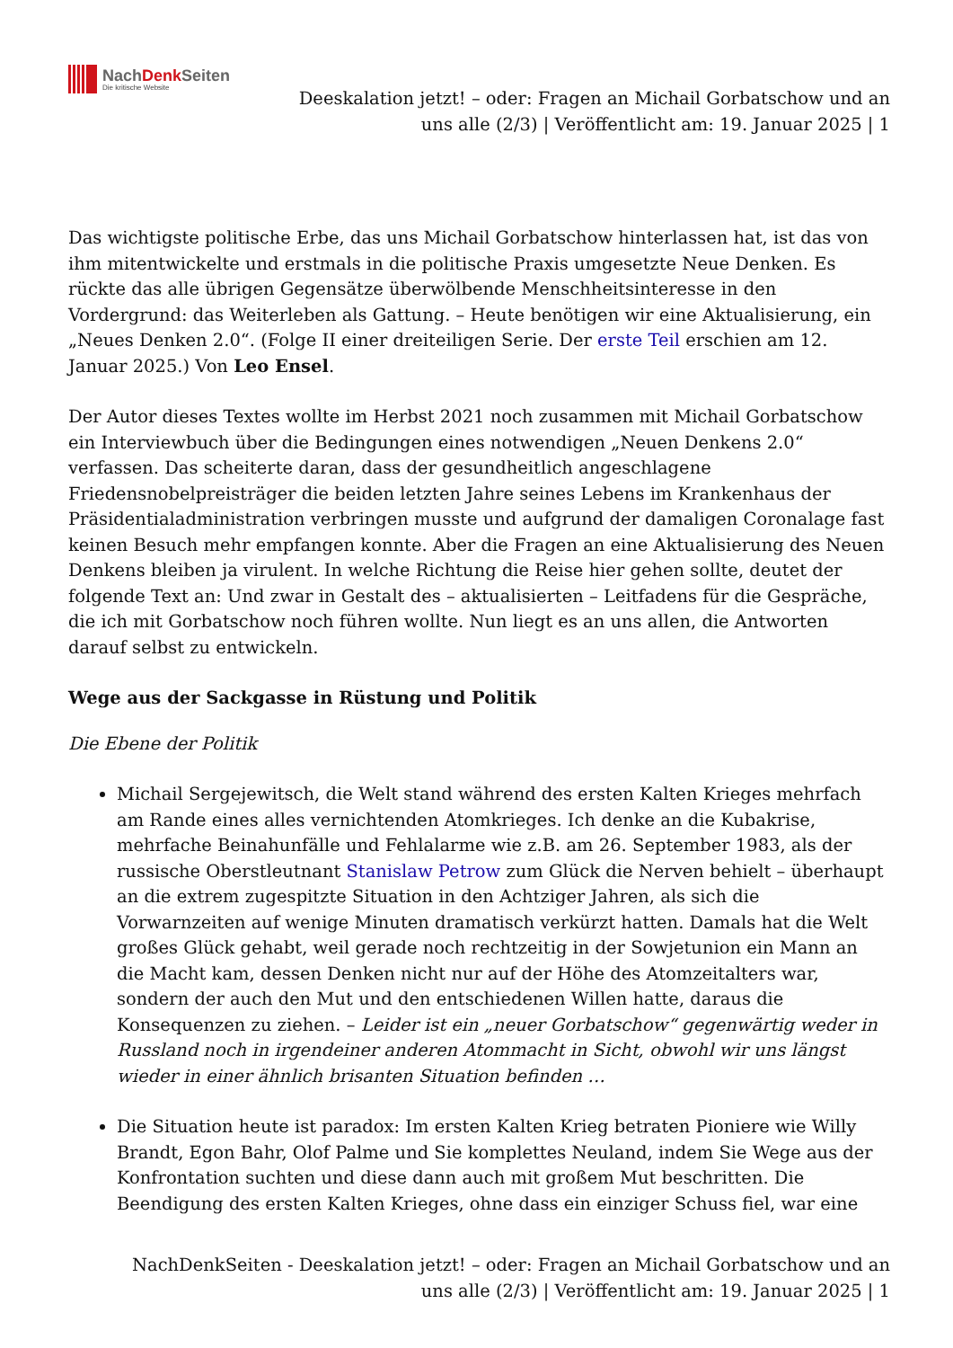NachDenk Seiten
Die kritische Website
Deeskalation jetzt! – oder: Fragen an Michail Gorbatschow und an uns alle (2/3) | Veröffentlicht am: 19. Januar 2025 | 1
Das wichtigste politische Erbe, das uns Michail Gorbatschow hinterlassen hat, ist das von ihm mitentwickelte und erstmals in die politische Praxis umgesetzte Neue Denken. Es rückte das alle übrigen Gegensätze überwölbende Menschheitsinteresse in den Vordergrund: das Weiterleben als Gattung. – Heute benötigen wir eine Aktualisierung, ein „Neues Denken 2.0“. (Folge II einer dreiteiligen Serie. Der erste Teil erschien am 12. Januar 2025.) Von Leo Ensel.
Der Autor dieses Textes wollte im Herbst 2021 noch zusammen mit Michail Gorbatschow ein Interviewbuch über die Bedingungen eines notwendigen „Neuen Denkens 2.0“ verfassen. Das scheiterte daran, dass der gesundheitlich angeschlagene Friedensnobelpreisträger die beiden letzten Jahre seines Lebens im Krankenhaus der Präsidentialadministration verbringen musste und aufgrund der damaligen Coronalage fast keinen Besuch mehr empfangen konnte. Aber die Fragen an eine Aktualisierung des Neuen Denkens bleiben ja virulent. In welche Richtung die Reise hier gehen sollte, deutet der folgende Text an: Und zwar in Gestalt des – aktualisierten – Leitfadens für die Gespräche, die ich mit Gorbatschow noch führen wollte. Nun liegt es an uns allen, die Antworten darauf selbst zu entwickeln.
Wege aus der Sackgasse in Rüstung und Politik
Die Ebene der Politik
Michail Sergejewitsch, die Welt stand während des ersten Kalten Krieges mehrfach am Rande eines alles vernichtenden Atomkrieges. Ich denke an die Kubakrise, mehrfache Beinahunfälle und Fehlalarme wie z.B. am 26. September 1983, als der russische Oberstleutnant Stanislaw Petrow zum Glück die Nerven behielt – überhaupt an die extrem zugespitzte Situation in den Achtziger Jahren, als sich die Vorwarnzeiten auf wenige Minuten dramatisch verkürzt hatten. Damals hat die Welt großes Glück gehabt, weil gerade noch rechtzeitig in der Sowjetunion ein Mann an die Macht kam, dessen Denken nicht nur auf der Höhe des Atomzeitalters war, sondern der auch den Mut und den entschiedenen Willen hatte, daraus die Konsequenzen zu ziehen. – Leider ist ein „neuer Gorbatschow“ gegenwärtig weder in Russland noch in irgendeiner anderen Atommacht in Sicht, obwohl wir uns längst wieder in einer ähnlich brisanten Situation befinden …
Die Situation heute ist paradox: Im ersten Kalten Krieg betraten Pioniere wie Willy Brandt, Egon Bahr, Olof Palme und Sie komplettes Neuland, indem Sie Wege aus der Konfrontation suchten und diese dann auch mit großem Mut beschritten. Die Beendigung des ersten Kalten Krieges, ohne dass ein einziger Schuss fiel, war eine
NachDenkSeiten - Deeskalation jetzt! – oder: Fragen an Michail Gorbatschow und an uns alle (2/3) | Veröffentlicht am: 19. Januar 2025 | 1